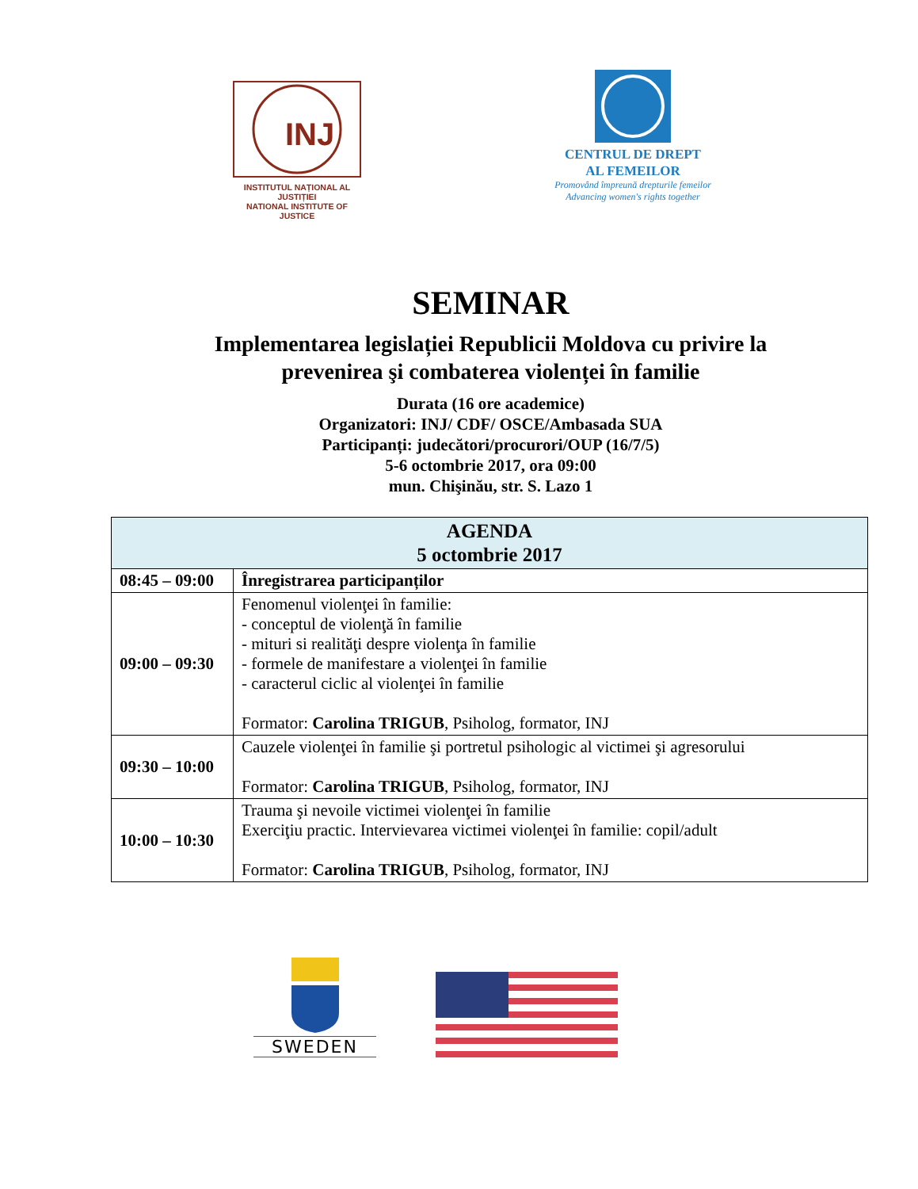INJ
INSTITUTUL NAȚIONAL AL JUSTIȚIEI
NATIONAL INSTITUTE OF JUSTICE
CENTRUL DE DREPT
AL FEMEILOR
Promovând împreună drepturile femeilor
Advancing women's rights together
SEMINAR
Implementarea legislației Republicii Moldova cu privire la
prevenirea şi combaterea violenței în familie
Durata (16 ore academice)
Organizatori: INJ/ CDF/ OSCE/Ambasada SUA
Participanți: judecători/procurori/OUP (16/7/5)
5-6 octombrie 2017, ora 09:00
mun. Chişinău, str. S. Lazo 1
| AGENDA 5 octombrie 2017 | |
| --- | --- |
| 08:45 – 09:00 | Înregistrarea participanților |
| 09:00 – 09:30 | Fenomenul violenţei în familie: - conceptul de violenţă în familie - mituri si realităţi despre violenţa în familie - formele de manifestare a violenţei în familie - caracterul ciclic al violenţei în familie Formator: Carolina TRIGUB , Psiholog, formator, INJ |
| 09:30 – 10:00 | Cauzele violenţei în familie şi portretul psihologic al victimei şi agresorului Formator: Carolina TRIGUB , Psiholog, formator, INJ |
| 10:00 – 10:30 | Trauma şi nevoile victimei violenţei în familie Exerciţiu practic. Intervievarea victimei violenţei în familie: copil/adult Formator: Carolina TRIGUB , Psiholog, formator, INJ |
SWEDEN